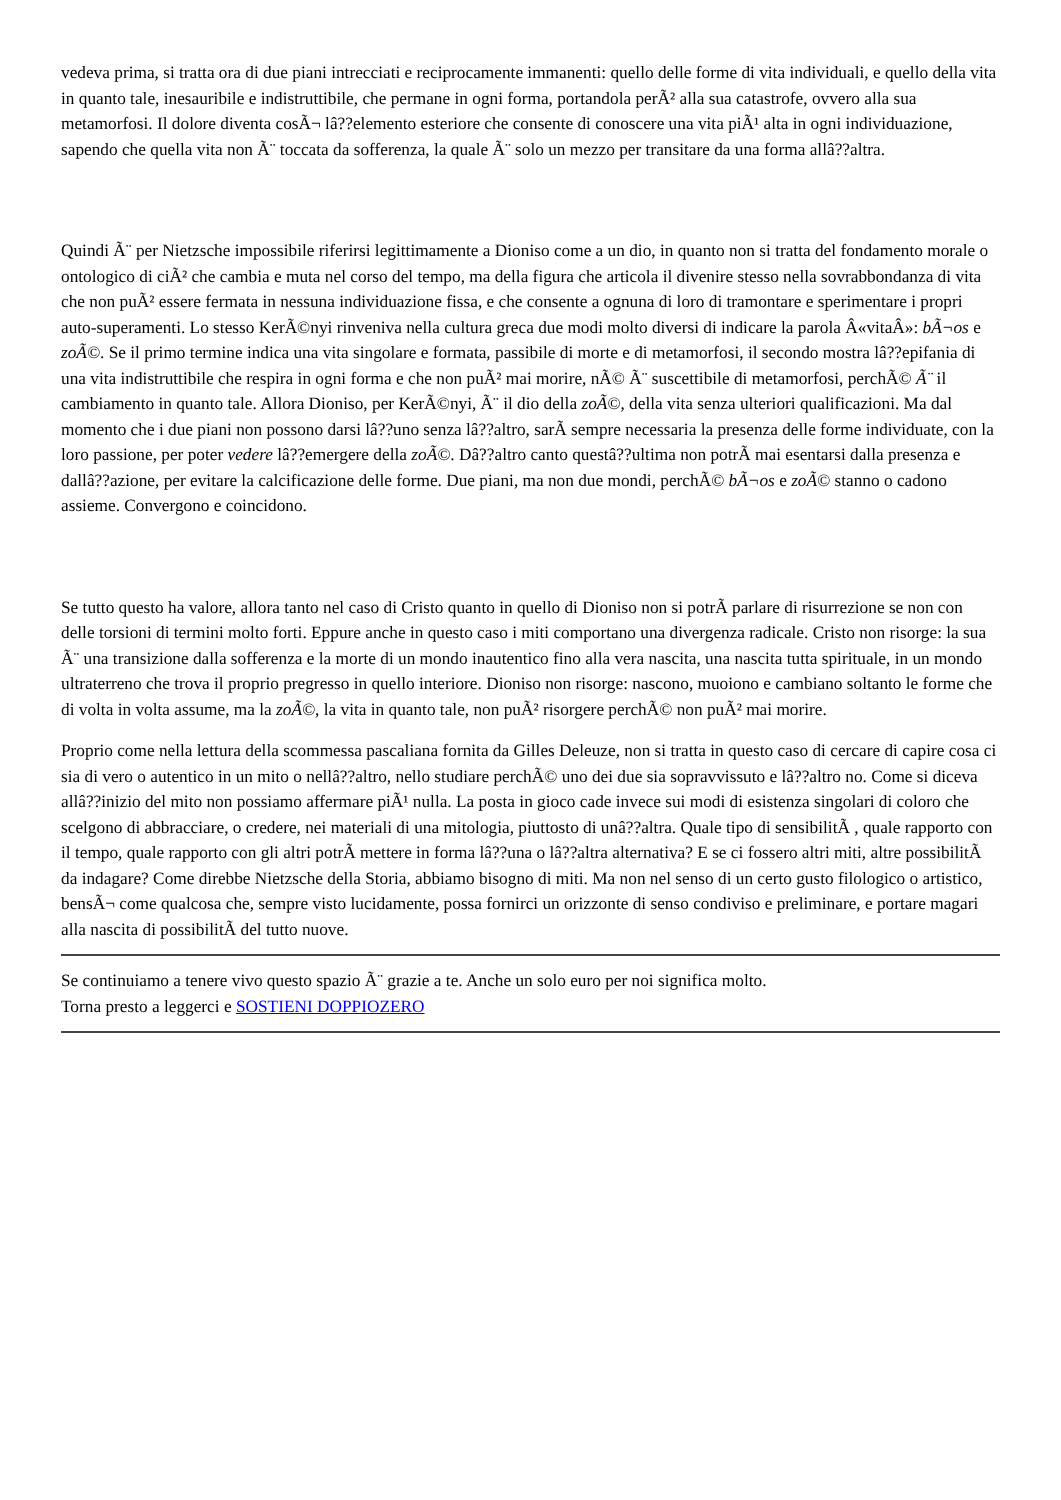vedeva prima, si tratta ora di due piani intrecciati e reciprocamente immanenti: quello delle forme di vita individuali, e quello della vita in quanto tale, inesauribile e indistruttibile, che permane in ogni forma, portandola perÃ² alla sua catastrofe, ovvero alla sua metamorfosi. Il dolore diventa cosÃ¬ lâ??elemento esteriore che consente di conoscere una vita piÃ¹ alta in ogni individuazione, sapendo che quella vita non Ã¨ toccata da sofferenza, la quale Ã¨ solo un mezzo per transitare da una forma allâ??altra.
Quindi Ã¨ per Nietzsche impossibile riferirsi legittimamente a Dioniso come a un dio, in quanto non si tratta del fondamento morale o ontologico di ciÃ² che cambia e muta nel corso del tempo, ma della figura che articola il divenire stesso nella sovrabbondanza di vita che non puÃ² essere fermata in nessuna individuazione fissa, e che consente a ognuna di loro di tramontare e sperimentare i propri auto-superamenti. Lo stesso KerÃ©nyi rinveniva nella cultura greca due modi molto diversi di indicare la parola Â«vitaÂ»: bÃ¬os e zoÃ©. Se il primo termine indica una vita singolare e formata, passibile di morte e di metamorfosi, il secondo mostra lâ??epifania di una vita indistruttibile che respira in ogni forma e che non puÃ² mai morire, nÃ© Ã¨ suscettibile di metamorfosi, perchÃ© Ã¨ il cambiamento in quanto tale. Allora Dioniso, per KerÃ©nyi, Ã¨ il dio della zoÃ©, della vita senza ulteriori qualificazioni. Ma dal momento che i due piani non possono darsi lâ??uno senza lâ??altro, sarÃ sempre necessaria la presenza delle forme individuate, con la loro passione, per poter vedere lâ??emergere della zoÃ©. Dâ??altro canto questâ??ultima non potrÃ mai esentarsi dalla presenza e dallâ??azione, per evitare la calcificazione delle forme. Due piani, ma non due mondi, perchÃ© bÃ¬os e zoÃ© stanno o cadono assieme. Convergono e coincidono.
Se tutto questo ha valore, allora tanto nel caso di Cristo quanto in quello di Dioniso non si potrÃ parlare di risurrezione se non con delle torsioni di termini molto forti. Eppure anche in questo caso i miti comportano una divergenza radicale. Cristo non risorge: la sua Ã¨ una transizione dalla sofferenza e la morte di un mondo inautentico fino alla vera nascita, una nascita tutta spirituale, in un mondo ultraterreno che trova il proprio pregresso in quello interiore. Dioniso non risorge: nascono, muoiono e cambiano soltanto le forme che di volta in volta assume, ma la zoÃ©, la vita in quanto tale, non puÃ² risorgere perchÃ© non puÃ² mai morire.
Proprio come nella lettura della scommessa pascaliana fornita da Gilles Deleuze, non si tratta in questo caso di cercare di capire cosa ci sia di vero o autentico in un mito o nellâ??altro, nello studiare perchÃ© uno dei due sia sopravvissuto e lâ??altro no. Come si diceva allâ??inizio del mito non possiamo affermare piÃ¹ nulla. La posta in gioco cade invece sui modi di esistenza singolari di coloro che scelgono di abbracciare, o credere, nei materiali di una mitologia, piuttosto di unâ??altra. Quale tipo di sensibilitÃ , quale rapporto con il tempo, quale rapporto con gli altri potrÃ mettere in forma lâ??una o lâ??altra alternativa? E se ci fossero altri miti, altre possibilitÃ da indagare? Come direbbe Nietzsche della Storia, abbiamo bisogno di miti. Ma non nel senso di un certo gusto filologico o artistico, bensÃ¬ come qualcosa che, sempre visto lucidamente, possa fornirci un orizzonte di senso condiviso e preliminare, e portare magari alla nascita di possibilitÃ del tutto nuove.
Se continuiamo a tenere vivo questo spazio Ã¨ grazie a te. Anche un solo euro per noi significa molto.
Torna presto a leggerci e SOSTIENI DOPPIOZERO